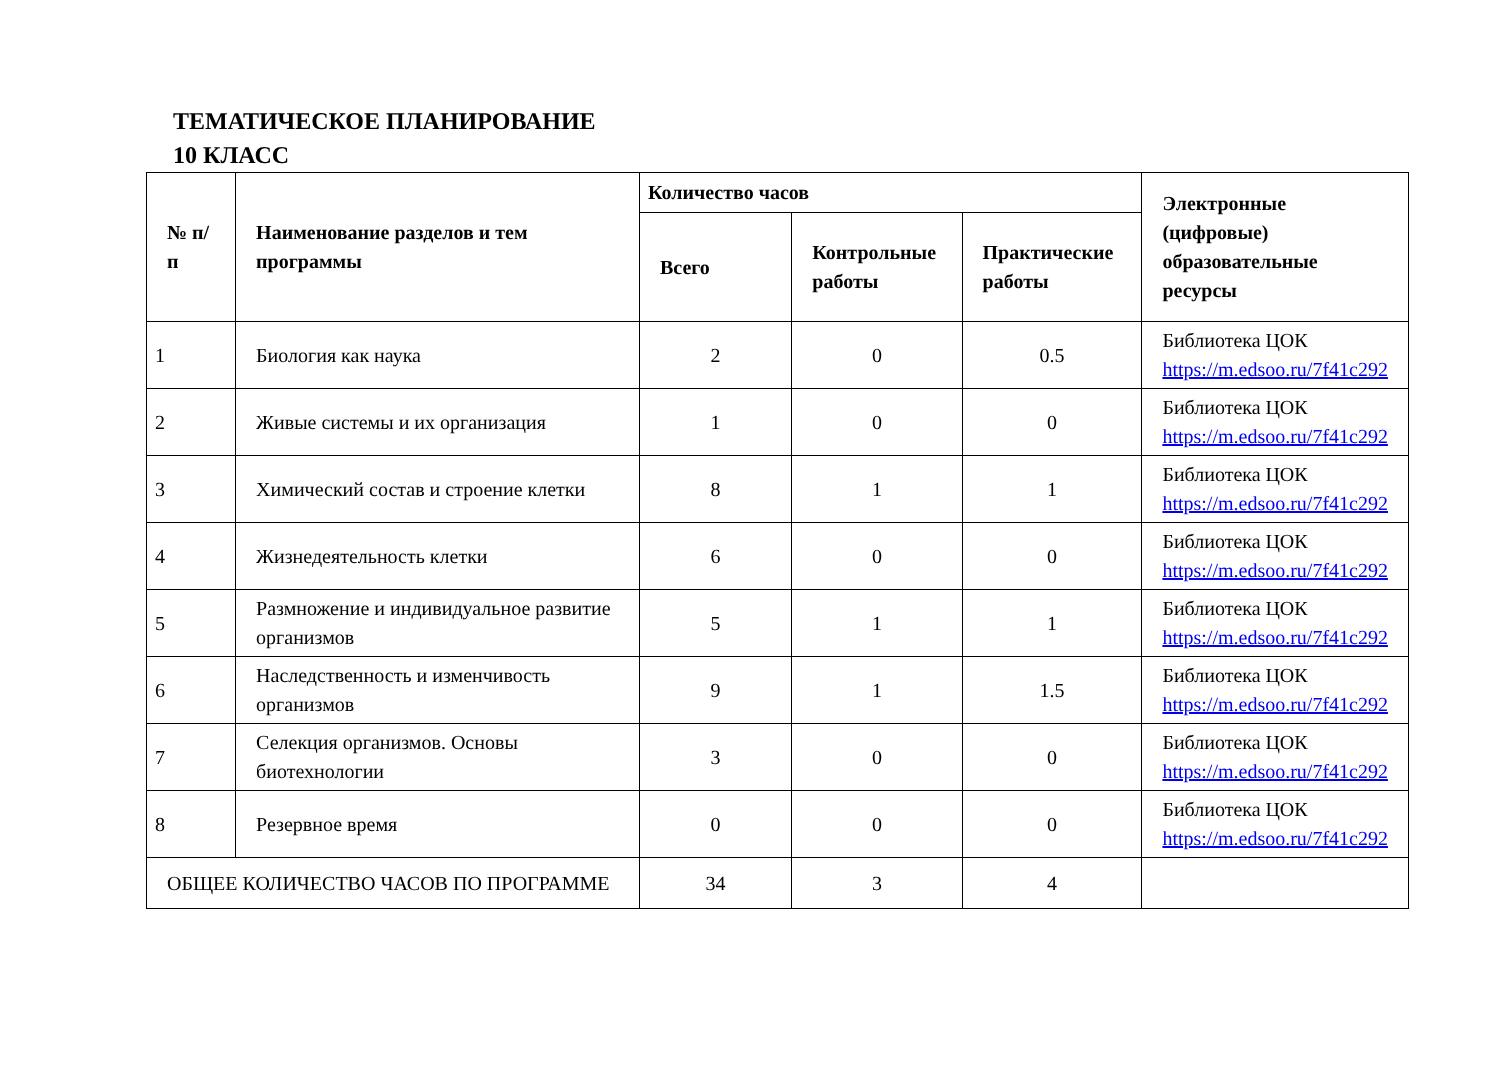ТЕМАТИЧЕСКОЕ ПЛАНИРОВАНИЕ
10 КЛАСС
| № п/п | Наименование разделов и тем программы | Количество часов | | | Электронные (цифровые) образовательные ресурсы |
| --- | --- | --- | --- | --- | --- |
| | | Всего | Контрольные работы | Практические работы | |
| 1 | Биология как наука | 2 | 0 | 0.5 | Библиотека ЦОК https://m.edsoo.ru/7f41c292 |
| 2 | Живые системы и их организация | 1 | 0 | 0 | Библиотека ЦОК https://m.edsoo.ru/7f41c292 |
| 3 | Химический состав и строение клетки | 8 | 1 | 1 | Библиотека ЦОК https://m.edsoo.ru/7f41c292 |
| 4 | Жизнедеятельность клетки | 6 | 0 | 0 | Библиотека ЦОК https://m.edsoo.ru/7f41c292 |
| 5 | Размножение и индивидуальное развитие организмов | 5 | 1 | 1 | Библиотека ЦОК https://m.edsoo.ru/7f41c292 |
| 6 | Наследственность и изменчивость организмов | 9 | 1 | 1.5 | Библиотека ЦОК https://m.edsoo.ru/7f41c292 |
| 7 | Селекция организмов. Основы биотехнологии | 3 | 0 | 0 | Библиотека ЦОК https://m.edsoo.ru/7f41c292 |
| 8 | Резервное время | 0 | 0 | 0 | Библиотека ЦОК https://m.edsoo.ru/7f41c292 |
| ОБЩЕЕ КОЛИЧЕСТВО ЧАСОВ ПО ПРОГРАММЕ | | 34 | 3 | 4 | |